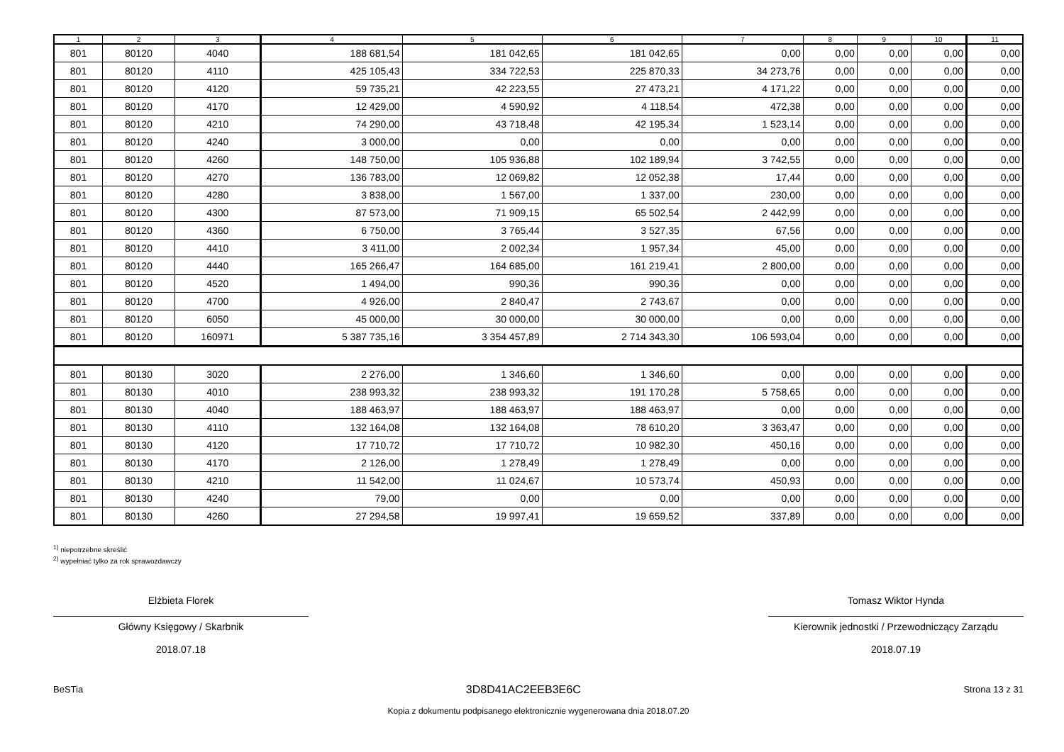| 1 | 2 | 3 | 4 | 5 | 6 | 7 | 8 | 9 | 10 | 11 |
| --- | --- | --- | --- | --- | --- | --- | --- | --- | --- | --- |
| 801 | 80120 | 4040 | 188 681,54 | 181 042,65 | 181 042,65 | 0,00 | 0,00 | 0,00 | 0,00 | 0,00 |
| 801 | 80120 | 4110 | 425 105,43 | 334 722,53 | 225 870,33 | 34 273,76 | 0,00 | 0,00 | 0,00 | 0,00 |
| 801 | 80120 | 4120 | 59 735,21 | 42 223,55 | 27 473,21 | 4 171,22 | 0,00 | 0,00 | 0,00 | 0,00 |
| 801 | 80120 | 4170 | 12 429,00 | 4 590,92 | 4 118,54 | 472,38 | 0,00 | 0,00 | 0,00 | 0,00 |
| 801 | 80120 | 4210 | 74 290,00 | 43 718,48 | 42 195,34 | 1 523,14 | 0,00 | 0,00 | 0,00 | 0,00 |
| 801 | 80120 | 4240 | 3 000,00 | 0,00 | 0,00 | 0,00 | 0,00 | 0,00 | 0,00 | 0,00 |
| 801 | 80120 | 4260 | 148 750,00 | 105 936,88 | 102 189,94 | 3 742,55 | 0,00 | 0,00 | 0,00 | 0,00 |
| 801 | 80120 | 4270 | 136 783,00 | 12 069,82 | 12 052,38 | 17,44 | 0,00 | 0,00 | 0,00 | 0,00 |
| 801 | 80120 | 4280 | 3 838,00 | 1 567,00 | 1 337,00 | 230,00 | 0,00 | 0,00 | 0,00 | 0,00 |
| 801 | 80120 | 4300 | 87 573,00 | 71 909,15 | 65 502,54 | 2 442,99 | 0,00 | 0,00 | 0,00 | 0,00 |
| 801 | 80120 | 4360 | 6 750,00 | 3 765,44 | 3 527,35 | 67,56 | 0,00 | 0,00 | 0,00 | 0,00 |
| 801 | 80120 | 4410 | 3 411,00 | 2 002,34 | 1 957,34 | 45,00 | 0,00 | 0,00 | 0,00 | 0,00 |
| 801 | 80120 | 4440 | 165 266,47 | 164 685,00 | 161 219,41 | 2 800,00 | 0,00 | 0,00 | 0,00 | 0,00 |
| 801 | 80120 | 4520 | 1 494,00 | 990,36 | 990,36 | 0,00 | 0,00 | 0,00 | 0,00 | 0,00 |
| 801 | 80120 | 4700 | 4 926,00 | 2 840,47 | 2 743,67 | 0,00 | 0,00 | 0,00 | 0,00 | 0,00 |
| 801 | 80120 | 6050 | 45 000,00 | 30 000,00 | 30 000,00 | 0,00 | 0,00 | 0,00 | 0,00 | 0,00 |
| 801 | 80120 | 160971 | 5 387 735,16 | 3 354 457,89 | 2 714 343,30 | 106 593,04 | 0,00 | 0,00 | 0,00 | 0,00 |
| 801 | 80130 | 3020 | 2 276,00 | 1 346,60 | 1 346,60 | 0,00 | 0,00 | 0,00 | 0,00 | 0,00 |
| 801 | 80130 | 4010 | 238 993,32 | 238 993,32 | 191 170,28 | 5 758,65 | 0,00 | 0,00 | 0,00 | 0,00 |
| 801 | 80130 | 4040 | 188 463,97 | 188 463,97 | 188 463,97 | 0,00 | 0,00 | 0,00 | 0,00 | 0,00 |
| 801 | 80130 | 4110 | 132 164,08 | 132 164,08 | 78 610,20 | 3 363,47 | 0,00 | 0,00 | 0,00 | 0,00 |
| 801 | 80130 | 4120 | 17 710,72 | 17 710,72 | 10 982,30 | 450,16 | 0,00 | 0,00 | 0,00 | 0,00 |
| 801 | 80130 | 4170 | 2 126,00 | 1 278,49 | 1 278,49 | 0,00 | 0,00 | 0,00 | 0,00 | 0,00 |
| 801 | 80130 | 4210 | 11 542,00 | 11 024,67 | 10 573,74 | 450,93 | 0,00 | 0,00 | 0,00 | 0,00 |
| 801 | 80130 | 4240 | 79,00 | 0,00 | 0,00 | 0,00 | 0,00 | 0,00 | 0,00 | 0,00 |
| 801 | 80130 | 4260 | 27 294,58 | 19 997,41 | 19 659,52 | 337,89 | 0,00 | 0,00 | 0,00 | 0,00 |
<sup>1)</sup> niepotrzebne skreślić
<sup>2)</sup> wypełniać tylko za rok sprawozdawczy
Elżbieta Florek
Główny Księgowy / Skarbnik
2018.07.18
Tomasz Wiktor Hynda
Kierownik jednostki / Przewodniczący Zarządu
2018.07.19
BeSTia 3D8D41AC2EEB3E6C Strona 13 z 31
Kopia z dokumentu podpisanego elektronicznie wygenerowana dnia 2018.07.20